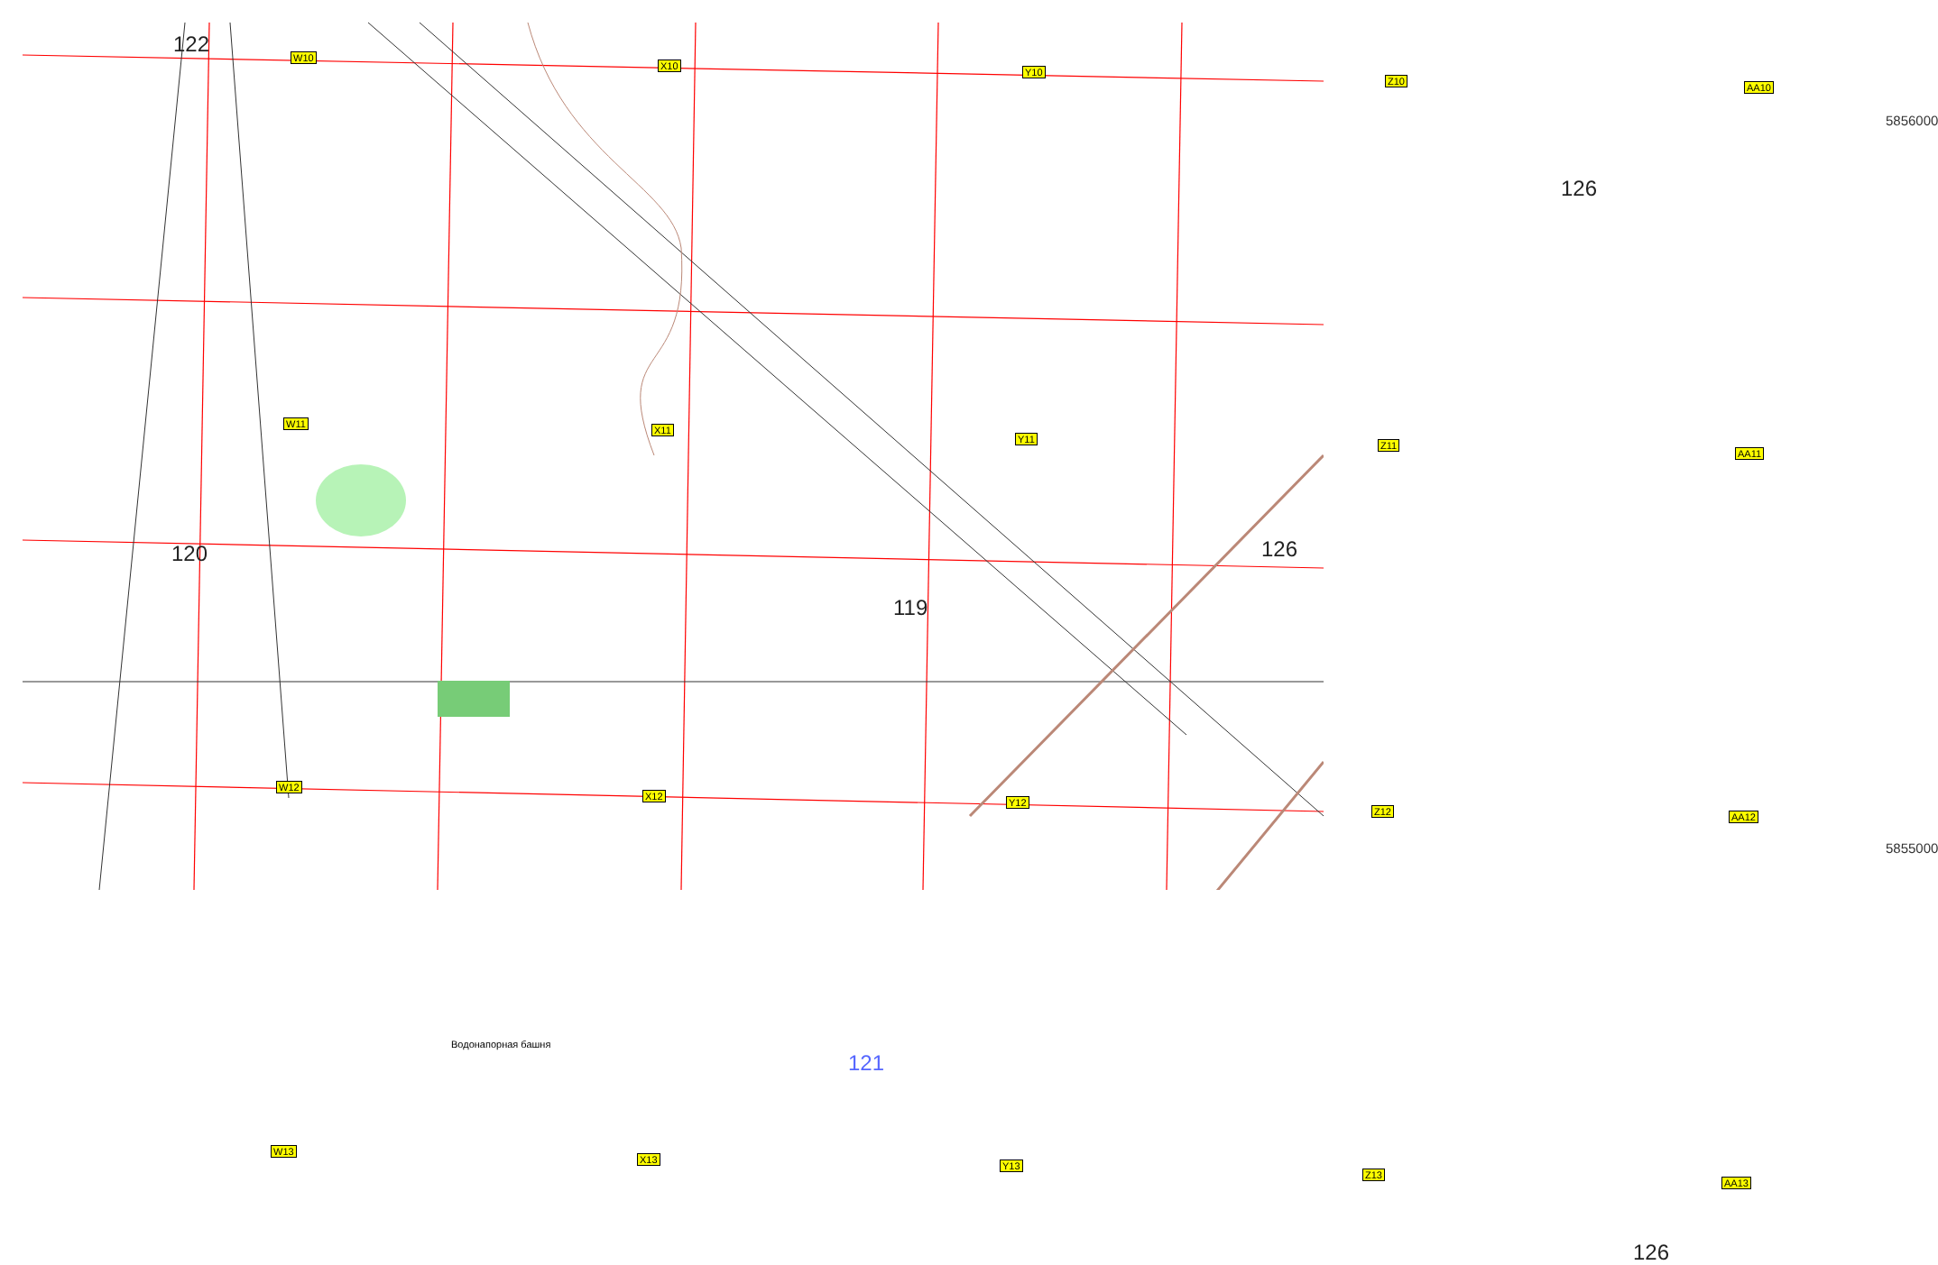122
126
120 126
119
121
126
5856000
5855000
Водонапорная башня
W10
X10
Y10
Z10
AA10
W11
X11
Y11
Z11
AA11
W12
X12
Y12
Z12 AA12
W13
X13
Y13
Z13
AA13